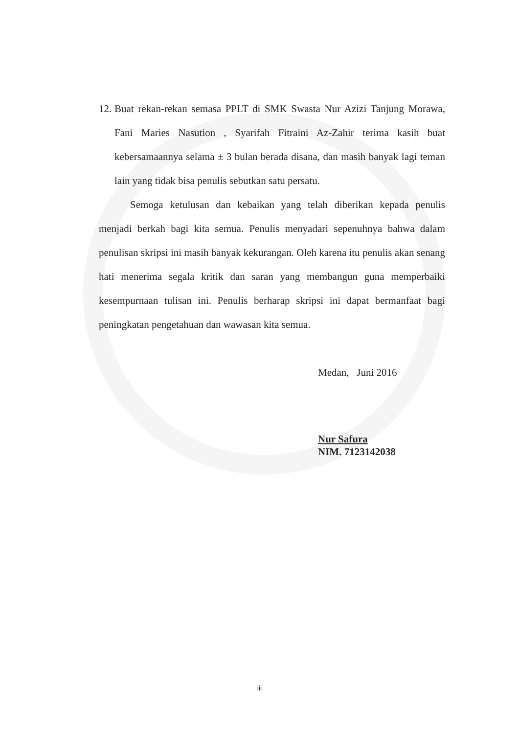12. Buat rekan-rekan semasa PPLT di SMK Swasta Nur Azizi Tanjung Morawa, Fani Maries Nasution , Syarifah Fitraini Az-Zahir terima kasih buat kebersamaannya selama ± 3 bulan berada disana, dan masih banyak lagi teman lain yang tidak bisa penulis sebutkan satu persatu.
Semoga ketulusan dan kebaikan yang telah diberikan kepada penulis menjadi berkah bagi kita semua. Penulis menyadari sepenuhnya bahwa dalam penulisan skripsi ini masih banyak kekurangan. Oleh karena itu penulis akan senang hati menerima segala kritik dan saran yang membangun guna memperbaiki kesempurnaan tulisan ini. Penulis berharap skripsi ini dapat bermanfaat bagi peningkatan pengetahuan dan wawasan kita semua.
Medan, Juni 2016
Nur Safura
NIM. 7123142038
iii